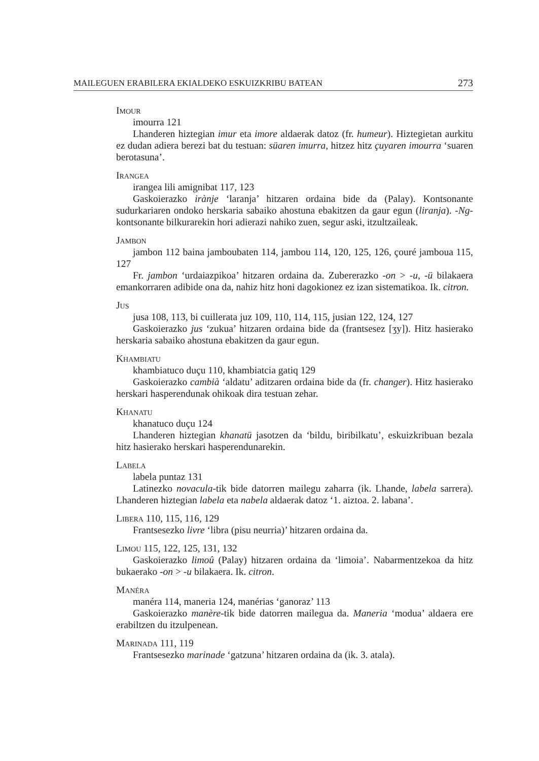MAILEGUEN ERABILERA EKIALDEKO ESKUIZKRIBU BATEAN 273
Imour
imourra 121
Lhanderen hiztegian imur eta imore aldaerak datoz (fr. humeur). Hiztegietan aurkitu ez dudan adiera berezi bat du testuan: süaren imurra, hitzez hitz çuyaren imourra ‘suaren berotasuna’.
Irangea
irangea lili amignibat 117, 123
Gaskoierazko irànje ‘laranja’ hitzaren ordaina bide da (Palay). Kontsonante sudurkariaren ondoko herskaria sabaiko ahostuna ebakitzen da gaur egun (liranja). -Ng- kontsonante bilkurarekin hori adierazi nahiko zuen, segur aski, itzultzaileak.
Jambon
jambon 112 baina jamboubaten 114, jambou 114, 120, 125, 126, çouré jamboua 115, 127
Fr. jambon ‘urdaiazpikoa’ hitzaren ordaina da. Zubererazko -on > -u, -ü bilakaera emankorraren adibide ona da, nahiz hitz honi dagokionez ez izan sistematikoa. Ik. citron.
Jus
jusa 108, 113, bi cuillerata juz 109, 110, 114, 115, jusian 122, 124, 127
Gaskoierazko jus ‘zukua’ hitzaren ordaina bide da (frantsesez [ʒy]). Hitz hasierako herskaria sabaiko ahostuna ebakitzen da gaur egun.
Khambiatu
khambiatuco duçu 110, khambiatcia gatiq 129
Gaskoierazko cambià ‘aldatu’ aditzaren ordaina bide da (fr. changer). Hitz hasierako herskari hasperendunak ohikoak dira testuan zehar.
Khanatu
khanatuco duçu 124
Lhanderen hiztegian khanatü jasotzen da ‘bildu, biribilkatu’, eskuizkribuan bezala hitz hasierako herskari hasperendunarekin.
Labela
labela puntaz 131
Latinezko novacula-tik bide datorren mailegu zaharra (ik. Lhande, labela sarrera). Lhanderen hiztegian labela eta nabela aldaerak datoz ‘1. aiztoa. 2. labana’.
Libera 110, 115, 116, 129
Frantsesezko livre ‘libra (pisu neurria)’ hitzaren ordaina da.
Limou 115, 122, 125, 131, 132
Gaskoierazko limoû (Palay) hitzaren ordaina da ‘limoia’. Nabarmentzekoa da hitz bukaerako -on > -u bilakaera. Ik. citron.
Manéra
manéra 114, maneria 124, manérias ‘ganoraz’ 113
Gaskoierazko manère-tik bide datorren mailegua da. Maneria ‘modua’ aldaera ere erabiltzen du itzulpenean.
Marinada 111, 119
Frantsesezko marinade ‘gatzuna’ hitzaren ordaina da (ik. 3. atala).